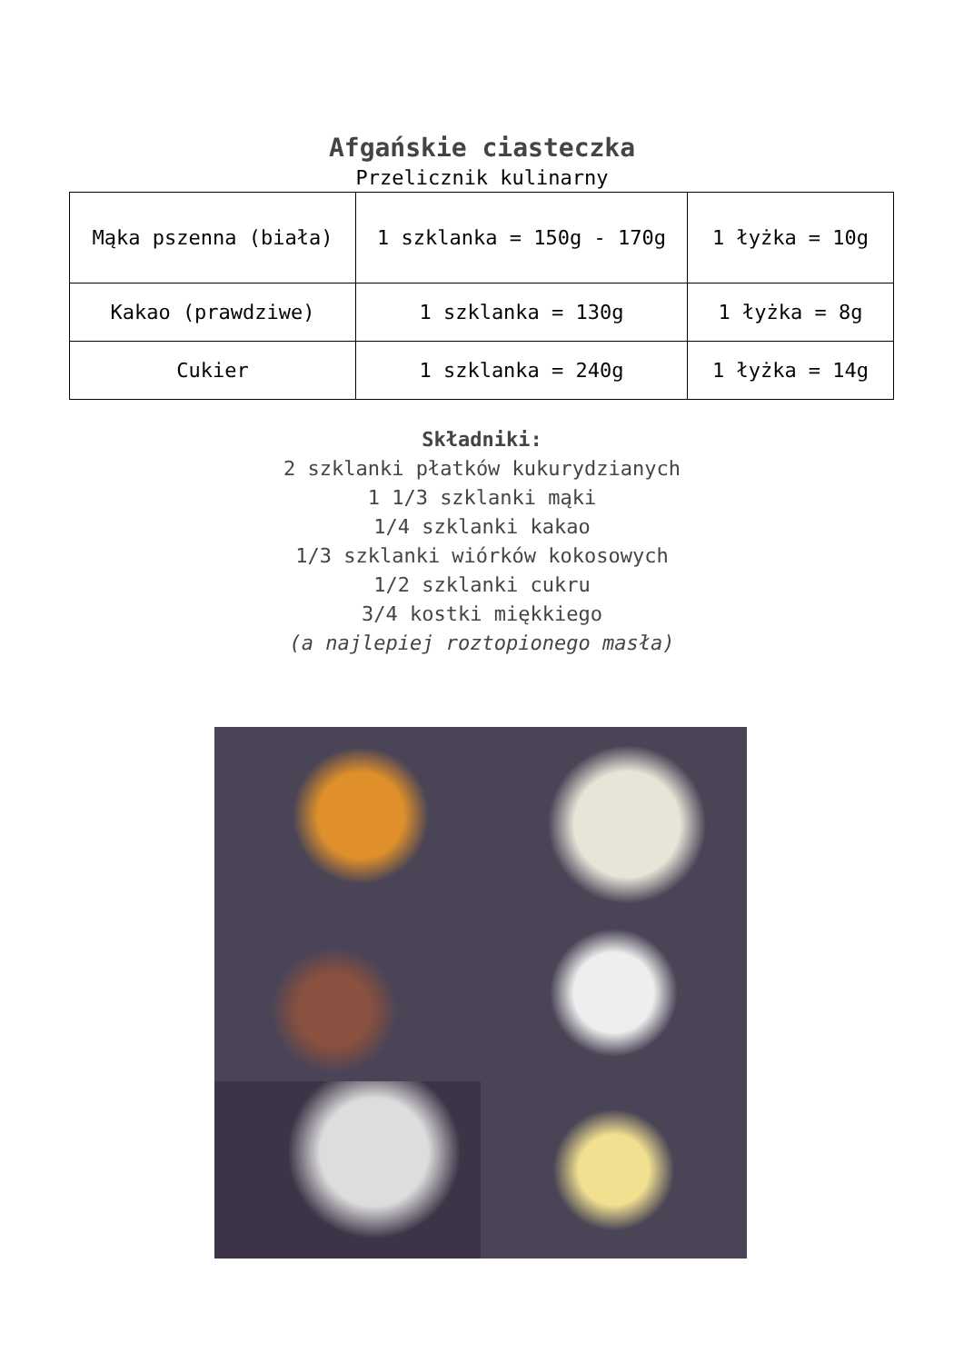Afgańskie ciasteczka
Przelicznik kulinarny
| Mąka pszenna (biała) | 1 szklanka = 150g - 170g | 1 łyżka = 10g |
| Kakao (prawdziwe) | 1 szklanka = 130g | 1 łyżka = 8g |
| Cukier | 1 szklanka = 240g | 1 łyżka = 14g |
Składniki:
2 szklanki płatków kukurydzianych
1 1/3 szklanki mąki
1/4 szklanki kakao
1/3 szklanki wiórków kokosowych
1/2 szklanki cukru
3/4 kostki miękkiego
(a najlepiej roztopionego masła)